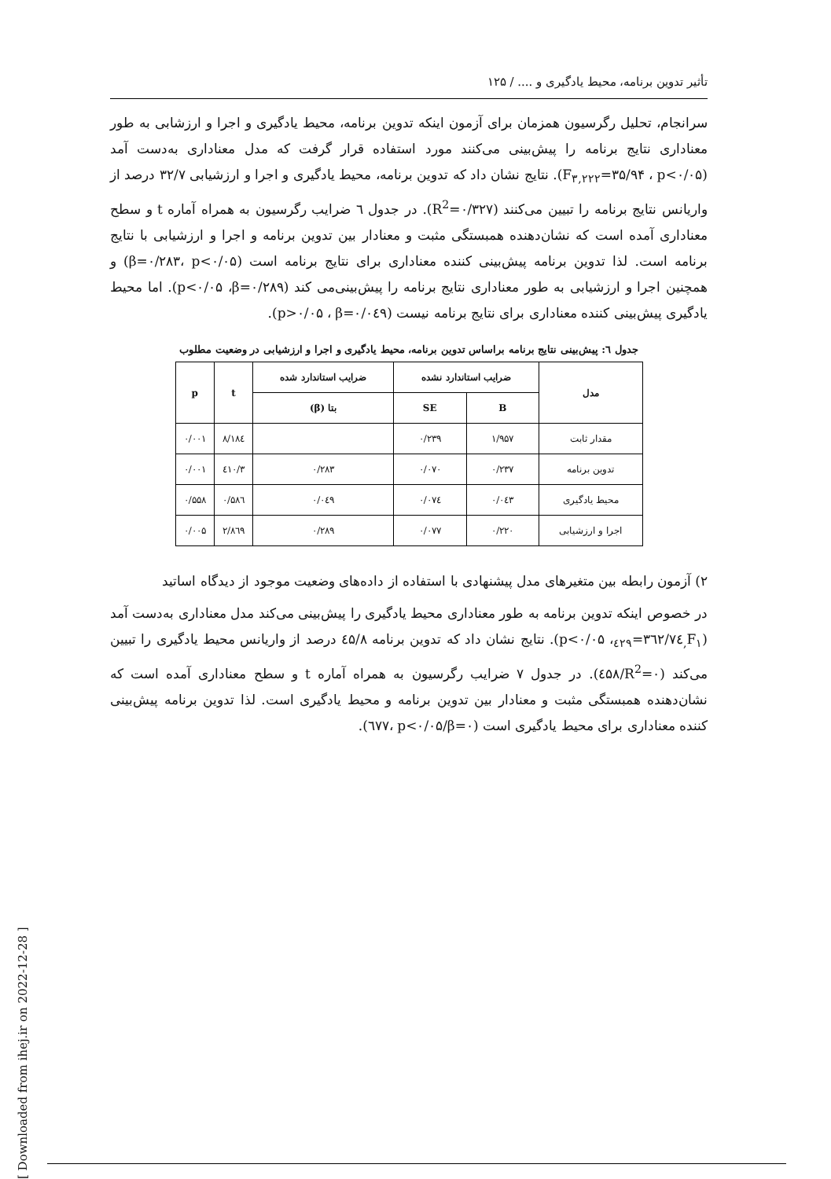تأثیر تدوین برنامه، محیط یادگیری و .... / ۱۲۵
سرانجام، تحلیل رگرسیون همزمان برای آزمون اینکه تدوین برنامه، محیط یادگیری و اجرا و ارزشابی به طور معناداری نتایج برنامه را پیش‌بینی می‌کنند مورد استفاده قرار گرفت که مدل معناداری به‌دست آمد (F<sub>۳,۲۲۲</sub>=۳۵/۹۴ ، p<۰/۰۵). نتایج نشان داد که تدوین برنامه، محیط یادگیری و اجرا و ارزشیابی ۳۲/۷ درصد از واریانس نتایج برنامه را تبیین می‌کنند (R<sup>2</sup>=۰/۳۲۷). در جدول ٦ ضرایب رگرسیون به همراه آماره t و سطح معناداری آمده است که نشان‌دهنده همبستگی مثبت و معنادار بین تدوین برنامه و اجرا و ارزشیابی با نتایج برنامه است. لذا تدوین برنامه پیش‌بینی کننده معناداری برای نتایج برنامه است (β=۰/۲۸۳، p<۰/۰۵) و همچنین اجرا و ارزشیابی به طور معناداری نتایج برنامه را پیش‌بینی‌می کند (p<۰/۰۵ ،β=۰/۲۸۹). اما محیط یادگیری پیش‌بینی کننده معناداری برای نتایج برنامه نیست (p>۰/۰۵ ، β=۰/۰٤۹).
جدول ٦: پیش‌بینی نتایج برنامه براساس تدوین برنامه، محیط یادگیری و اجرا و ارزشیابی در وضعیت مطلوب
| مدل | ضرایب استاندارد نشده | | ضرایب استاندارد شده | t | p |
| --- | --- | --- | --- | --- | --- |
| | B | SE | بتا (β) | | |
| مقدار ثابت | ۱/۹۵۷ | ۰/۲۳۹ | | ۸/۱۸٤ | ۰/۰۰۱ |
| تدوین برنامه | ۰/۲۳۷ | ۰/۰۷۰ | ۰/۲۸۳ | ۳/٤۱۰ | ۰/۰۰۱ |
| محیط یادگیری | ۰/۰٤۳ | ۰/۰۷٤ | ۰/۰٤۹ | ۰/۵۸٦ | ۰/۵۵۸ |
| اجرا و ارزشیابی | ۰/۲۲۰ | ۰/۰۷۷ | ۰/۲۸۹ | ۲/۸٦۹ | ۰/۰۰۵ |
۲) آزمون رابطه بین متغیرهای مدل پیشنهادی با استفاده از داده‌های وضعیت موجود از دیدگاه اساتید
در خصوص اینکه تدوین برنامه به طور معناداری محیط یادگیری را پیش‌بینی می‌کند مدل معناداری به‌دست آمد (F<sub>۱,٤۲۹</sub>=۳٦۲/۷٤، p<۰/۰۵). نتایج نشان داد که تدوین برنامه ٤۵/۸ درصد از واریانس محیط یادگیری را تبیین می‌کند (R<sup>2</sup>=۰/٤۵۸). در جدول ۷ ضرایب رگرسیون به همراه آماره t و سطح معناداری آمده است که نشان‌دهنده همبستگی مثبت و معنادار بین تدوین برنامه و محیط یادگیری است. لذا تدوین برنامه پیش‌بینی کننده معناداری برای محیط یادگیری است (β=۰/٦۷۷، p<۰/۰۵).
[ Downloaded from ihej.ir on 2022-12-28 ]